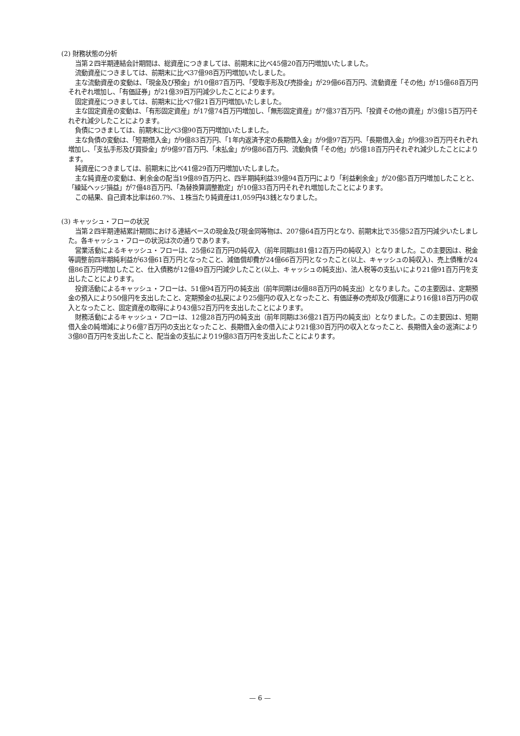(2) 財務状態の分析
当第２四半期連結会計期間は、総資産につきましては、前期末に比べ45億20百万円増加いたしました。
流動資産につきましては、前期末に比べ37億98百万円増加いたしました。
主な流動資産の変動は、「現金及び預金」が10億87百万円、「受取手形及び売掛金」が29億66百万円、流動資産「その他」が15億68百万円それぞれ増加し、「有価証券」が21億39百万円減少したことによります。
固定資産につきましては、前期末に比べ7億21百万円増加いたしました。
主な固定資産の変動は、「有形固定資産」が17億74百万円増加し、「無形固定資産」が7億37百万円、「投資その他の資産」が3億15百万円それぞれ減少したことによります。
負債につきましては、前期末に比べ3億90百万円増加いたしました。
主な負債の変動は、「短期借入金」が9億83百万円、「1年内返済予定の長期借入金」が9億97百万円、「長期借入金」が9億39百万円それぞれ増加し、「支払手形及び買掛金」が9億97百万円、「未払金」が9億86百万円、流動負債「その他」が5億18百万円それぞれ減少したことによります。
純資産につきましては、前期末に比べ41億29百万円増加いたしました。
主な純資産の変動は、剰余金の配当19億89百万円と、四半期純利益39億94百万円により「利益剰余金」が20億5百万円増加したことと、「繰延ヘッジ損益」が7億48百万円、「為替換算調整勘定」が10億33百万円それぞれ増加したことによります。
この結果、自己資本比率は60.7%、１株当たり純資産は1,059円43銭となりました。
(3) キャッシュ・フローの状況
当第２四半期連結累計期間における連結ベースの現金及び現金同等物は、207億64百万円となり、前期末比で35億52百万円減少いたしました。各キャッシュ・フローの状況は次の通りであります。
営業活動によるキャッシュ・フローは、25億62百万円の純収入（前年同期は81億12百万円の純収入）となりました。この主要因は、税金等調整前四半期純利益が63億61百万円となったこと、減価償却費が24億66百万円となったこと(以上、キャッシュの純収入)、売上債権が24億86百万円増加したこと、仕入債務が12億49百万円減少したこと(以上、キャッシュの純支出)、法人税等の支払いにより21億91百万円を支出したことによります。
投資活動によるキャッシュ・フローは、51億94百万円の純支出（前年同期は6億88百万円の純支出）となりました。この主要因は、定期預金の預入により50億円を支出したこと、定期預金の払戻により25億円の収入となったこと、有価証券の売却及び償還により16億18百万円の収入となったこと、固定資産の取得により43億52百万円を支出したことによります。
財務活動によるキャッシュ・フローは、12億28百万円の純支出（前年同期は36億21百万円の純支出）となりました。この主要因は、短期借入金の純増減により6億7百万円の支出となったこと、長期借入金の借入により21億30百万円の収入となったこと、長期借入金の返済により3億80百万円を支出したこと、配当金の支払により19億83百万円を支出したことによります。
— 6 —